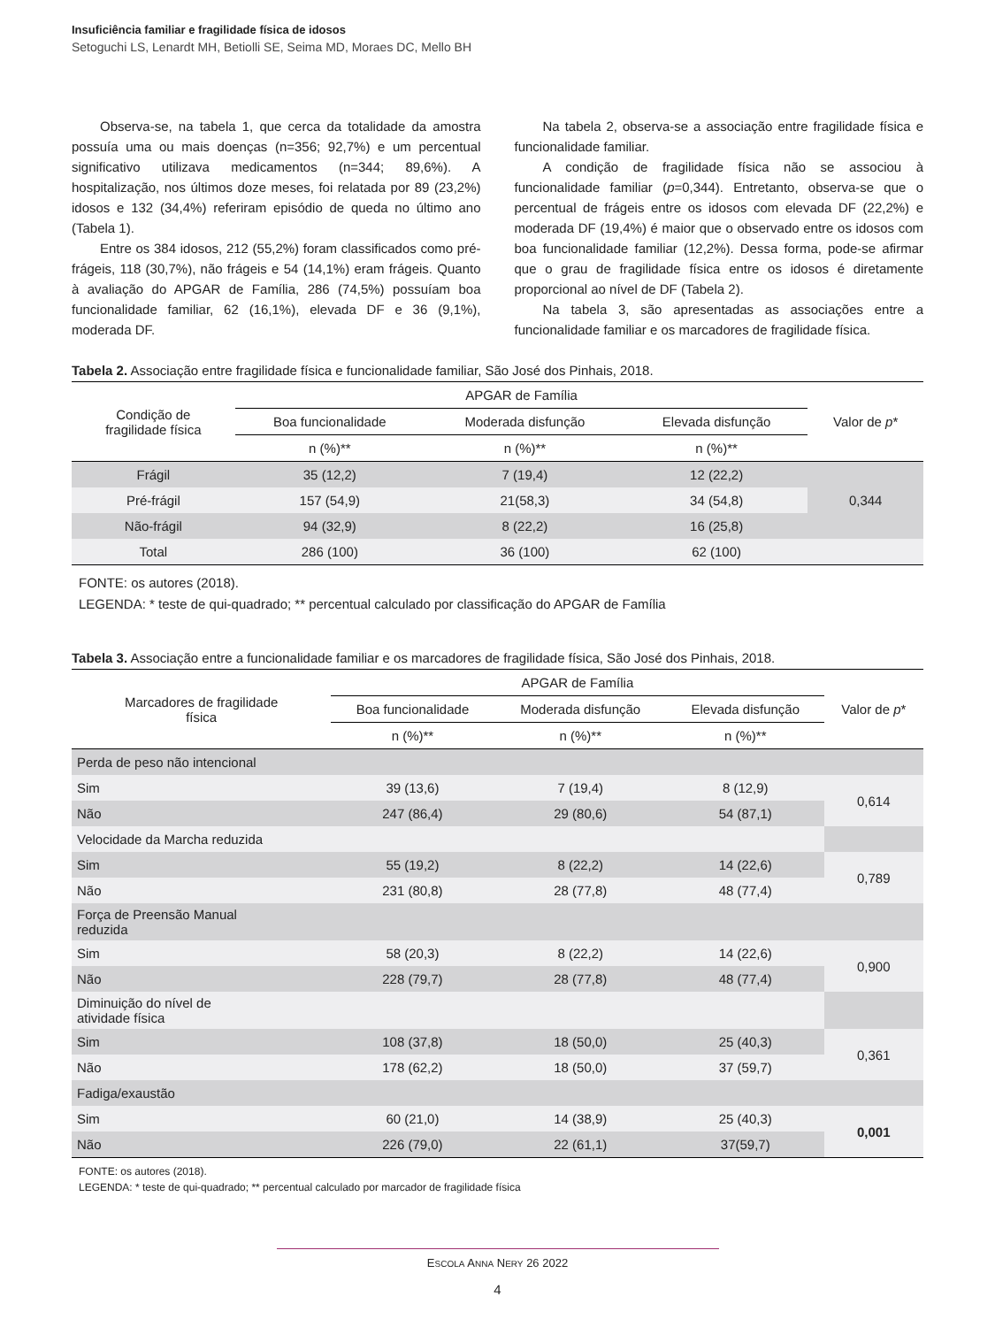Insuficiência familiar e fragilidade física de idosos
Setoguchi LS, Lenardt MH, Betiolli SE, Seima MD, Moraes DC, Mello BH
Observa-se, na tabela 1, que cerca da totalidade da amostra possuía uma ou mais doenças (n=356; 92,7%) e um percentual significativo utilizava medicamentos (n=344; 89,6%). A hospitalização, nos últimos doze meses, foi relatada por 89 (23,2%) idosos e 132 (34,4%) referiram episódio de queda no último ano (Tabela 1).
Entre os 384 idosos, 212 (55,2%) foram classificados como pré-frágeis, 118 (30,7%), não frágeis e 54 (14,1%) eram frágeis. Quanto à avaliação do APGAR de Família, 286 (74,5%) possuíam boa funcionalidade familiar, 62 (16,1%), elevada DF e 36 (9,1%), moderada DF.
Na tabela 2, observa-se a associação entre fragilidade física e funcionalidade familiar.
A condição de fragilidade física não se associou à funcionalidade familiar (p=0,344). Entretanto, observa-se que o percentual de frágeis entre os idosos com elevada DF (22,2%) e moderada DF (19,4%) é maior que o observado entre os idosos com boa funcionalidade familiar (12,2%). Dessa forma, pode-se afirmar que o grau de fragilidade física entre os idosos é diretamente proporcional ao nível de DF (Tabela 2).
Na tabela 3, são apresentadas as associações entre a funcionalidade familiar e os marcadores de fragilidade física.
Tabela 2. Associação entre fragilidade física e funcionalidade familiar, São José dos Pinhais, 2018.
| Condição de fragilidade física | APGAR de Família | | | Valor de p * |
| --- | --- | --- | --- | --- |
| | Boa funcionalidade | Moderada disfunção | Elevada disfunção | |
| | n (%)** | n (%)** | n (%)** | |
| Frágil | 35 (12,2) | 7 (19,4) | 12 (22,2) | 0,344 |
| Pré-frágil | 157 (54,9) | 21(58,3) | 34 (54,8) | |
| Não-frágil | 94 (32,9) | 8 (22,2) | 16 (25,8) | |
| Total | 286 (100) | 36 (100) | 62 (100) | |
FONTE: os autores (2018).
LEGENDA: * teste de qui-quadrado; ** percentual calculado por classificação do APGAR de Família
Tabela 3. Associação entre a funcionalidade familiar e os marcadores de fragilidade física, São José dos Pinhais, 2018.
| Marcadores de fragilidade física | APGAR de Família | | | Valor de p * |
| --- | --- | --- | --- | --- |
| | Boa funcionalidade | Moderada disfunção | Elevada disfunção | |
| | n (%)** | n (%)** | n (%)** | |
| Perda de peso não intencional | | | | |
| Sim | 39 (13,6) | 7 (19,4) | 8 (12,9) | 0,614 |
| Não | 247 (86,4) | 29 (80,6) | 54 (87,1) | |
| Velocidade da Marcha reduzida | | | | |
| Sim | 55 (19,2) | 8 (22,2) | 14 (22,6) | 0,789 |
| Não | 231 (80,8) | 28 (77,8) | 48 (77,4) | |
| Força de Preensão Manual reduzida | | | | |
| Sim | 58 (20,3) | 8 (22,2) | 14 (22,6) | 0,900 |
| Não | 228 (79,7) | 28 (77,8) | 48 (77,4) | |
| Diminuição do nível de atividade física | | | | |
| Sim | 108 (37,8) | 18 (50,0) | 25 (40,3) | 0,361 |
| Não | 178 (62,2) | 18 (50,0) | 37 (59,7) | |
| Fadiga/exaustão | | | | |
| Sim | 60 (21,0) | 14 (38,9) | 25 (40,3) | 0,001 |
| Não | 226 (79,0) | 22 (61,1) | 37(59,7) | |
FONTE: os autores (2018).
LEGENDA: * teste de qui-quadrado; ** percentual calculado por marcador de fragilidade física
ESCOLA ANNA NERY 26 2022
4